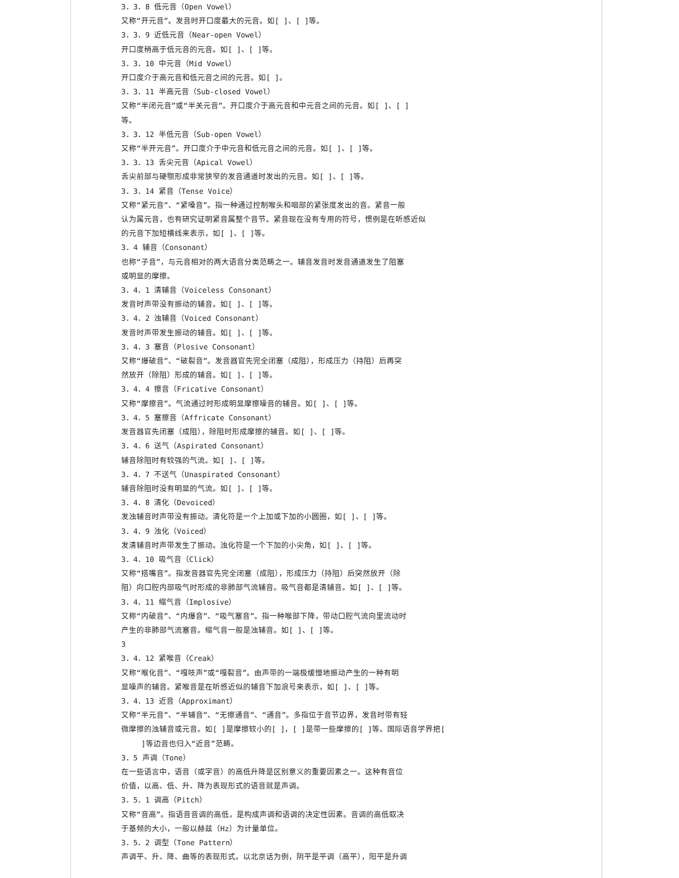3．3．8 低元音（Open Vowel）
又称“开元音”。发音时开口度最大的元音。如[ ]、[ ]等。
3．3．9 近低元音（Near-open Vowel）
开口度稍高于低元音的元音。如[ ]、[ ]等。
3．3．10 中元音（Mid Vowel）
开口度介于高元音和低元音之间的元音。如[ ]。
3．3．11 半高元音（Sub-closed Vowel）
又称“半闭元音”或“半关元音”。开口度介于高元音和中元音之间的元音。如[ ]、[ ]
等。
3．3．12 半低元音（Sub-open Vowel）
又称“半开元音”。开口度介于中元音和低元音之间的元音。如[ ]、[ ]等。
3．3．13 舌尖元音（Apical Vowel）
舌尖前部与硬颚形成非常狭窄的发音通道时发出的元音。如[ ]、[ ]等。
3．3．14 紧音（Tense Voice）
又称“紧元音”、“紧嗓音”。指一种通过控制喉头和咽部的紧张度发出的音。紧音一般
认为属元音，也有研究证明紧音属整个音节。紧音现在没有专用的符号，惯例是在听感近似
的元音下加短横线来表示，如[ ]、[ ]等。
3．4 辅音（Consonant）
也称“子音”，与元音相对的两大语音分类范畴之一。辅音发音时发音通道发生了阻塞
或明显的摩擦。
3．4．1 清辅音（Voiceless Consonant）
发音时声带没有振动的辅音。如[ ]、[ ]等。
3．4．2 浊辅音（Voiced Consonant）
发音时声带发生振动的辅音。如[ ]、[ ]等。
3．4．3 塞音（Plosive Consonant）
又称“爆破音”、“破裂音”。发音器官先完全闭塞（成阻），形成压力（持阻）后再突
然放开（除阻）形成的辅音。如[ ]、[ ]等。
3．4．4 擦音（Fricative Consonant）
又称“摩擦音”。气流通过时形成明显摩擦噪音的辅音。如[ ]、[ ]等。
3．4．5 塞擦音（Affricate Consonant）
发音器官先闭塞（成阻），除阻时形成摩擦的辅音。如[ ]、[ ]等。
3．4．6 送气（Aspirated Consonant）
辅音除阻时有较强的气流。如[ ]、[ ]等。
3．4．7 不送气（Unaspirated Consonant）
辅音除阻时没有明显的气流。如[ ]、[ ]等。
3．4．8 清化（Devoiced）
发浊辅音时声带没有振动。清化符是一个上加或下加的小圆圈，如[ ]、[ ]等。
3．4．9 浊化（Voiced）
发清辅音时声带发生了振动。浊化符是一个下加的小尖角，如[ ]、[ ]等。
3．4．10 吸气音（Click）
又称“搭嘴音”。指发音器官先完全闭塞（成阻），形成压力（持阻）后突然放开（除
阻）向口腔内部吸气时形成的非肺部气流辅音。吸气音都是清辅音。如[ ]、[ ]等。
3．4．11 缩气音（Implosive）
又称“内破音”、“内爆音”、“吸气塞音”。指一种喉部下降，带动口腔气流向里流动时
产生的非肺部气流塞音。缩气音一般是浊辅音。如[ ]、[ ]等。
3
3．4．12 紧喉音（Creak）
又称“喉化音”、“嘎吱声”或“嘎裂音”。由声带的一端极缓慢地振动产生的一种有明
显噪声的辅音。紧喉音是在听感近似的辅音下加浪号来表示，如[ ]、[ ]等。
3．4．13 近音（Approximant）
又称“半元音”、“半辅音”、“无擦通音”、“通音”。多指位于音节边界，发音时带有轻
微摩擦的浊辅音或元音。如[ ]是摩擦较小的[ ]，[ ]是带一些摩擦的[ ]等。国际语音学界把[
]等边音也归入“近音”范畴。
3．5 声调（Tone）
在一些语言中，语音（或字音）的高低升降是区别意义的重要因素之一。这种有音位
价值，以高、低、升、降为表现形式的语音就是声调。
3．5．1 调高（Pitch）
又称“音高”。指语音音调的高低，是构成声调和语调的决定性因素。音调的高低取决
于基频的大小，一般以赫兹（Hz）为计量单位。
3．5．2 调型（Tone Pattern）
声调平、升、降、曲等的表现形式。以北京话为例，阴平是平调（高平），阳平是升调